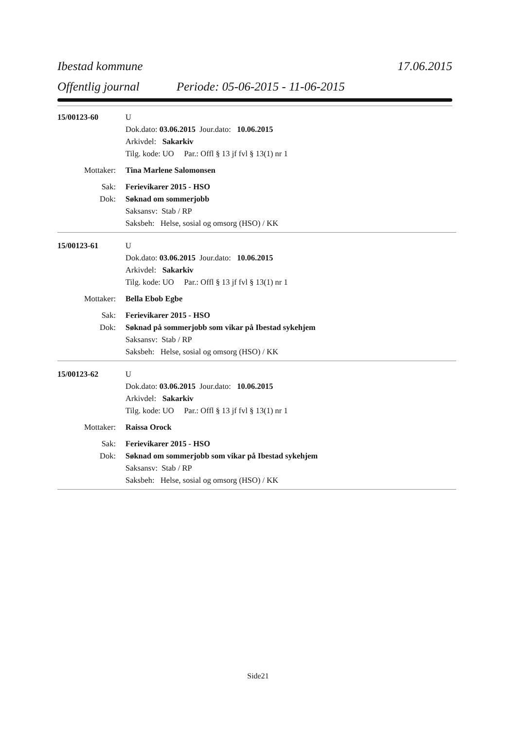Ibestad kommune 17.06.2015
Offentlig journal Periode: 05-06-2015 - 11-06-2015
15/00123-60 U
Dok.dato: 03.06.2015 Jour.dato: 10.06.2015
Arkivdel: Sakarkiv
Tilg. kode: UO Par.: Offl § 13 jf fvl § 13(1) nr 1
Mottaker: Tina Marlene Salomonsen
Sak: Ferievikarer 2015 - HSO
Dok: Søknad om sommerjobb
Saksansv: Stab / RP
Saksbeh: Helse, sosial og omsorg (HSO) / KK
15/00123-61 U
Dok.dato: 03.06.2015 Jour.dato: 10.06.2015
Arkivdel: Sakarkiv
Tilg. kode: UO Par.: Offl § 13 jf fvl § 13(1) nr 1
Mottaker: Bella Ebob Egbe
Sak: Ferievikarer 2015 - HSO
Dok: Søknad på sommerjobb som vikar på Ibestad sykehjem
Saksansv: Stab / RP
Saksbeh: Helse, sosial og omsorg (HSO) / KK
15/00123-62 U
Dok.dato: 03.06.2015 Jour.dato: 10.06.2015
Arkivdel: Sakarkiv
Tilg. kode: UO Par.: Offl § 13 jf fvl § 13(1) nr 1
Mottaker: Raissa Orock
Sak: Ferievikarer 2015 - HSO
Dok: Søknad om sommerjobb som vikar på Ibestad sykehjem
Saksansv: Stab / RP
Saksbeh: Helse, sosial og omsorg (HSO) / KK
Side21